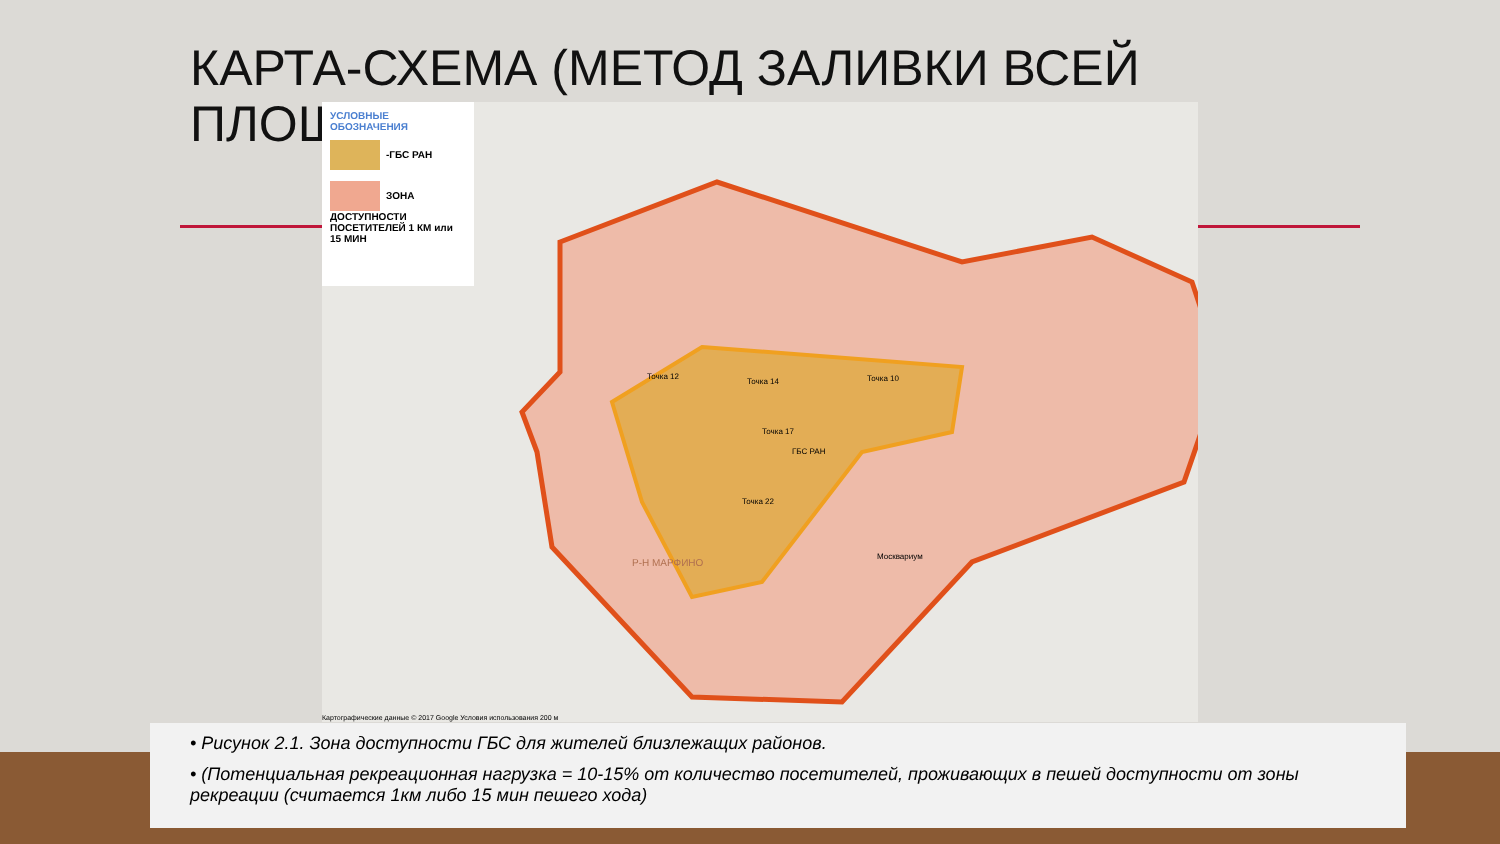КАРТА-СХЕМА (МЕТОД ЗАЛИВКИ ВСЕЙ ПЛОЩ
УСЛОВНЫЕ ОБОЗНАЧЕНИЯ
-ГБС РАН
ЗОНА ДОСТУПНОСТИ ПОСЕТИТЕЛЕЙ 1 КМ или 15 МИН
Точка 12
Точка 14 Точка 10
Точка 17
ГБС РАН
Точка 22
Р-Н МАРФИНО
Москвариум
Картографические данные © 2017 Google Условия использования 200 м
• Рисунок 2.1. Зона доступности ГБС для жителей близлежащих районов.
• (Потенциальная рекреационная нагрузка = 10-15% от количество посетителей, проживающих в пешей доступности от зоны рекреации (считается 1км либо 15 мин пешего хода)